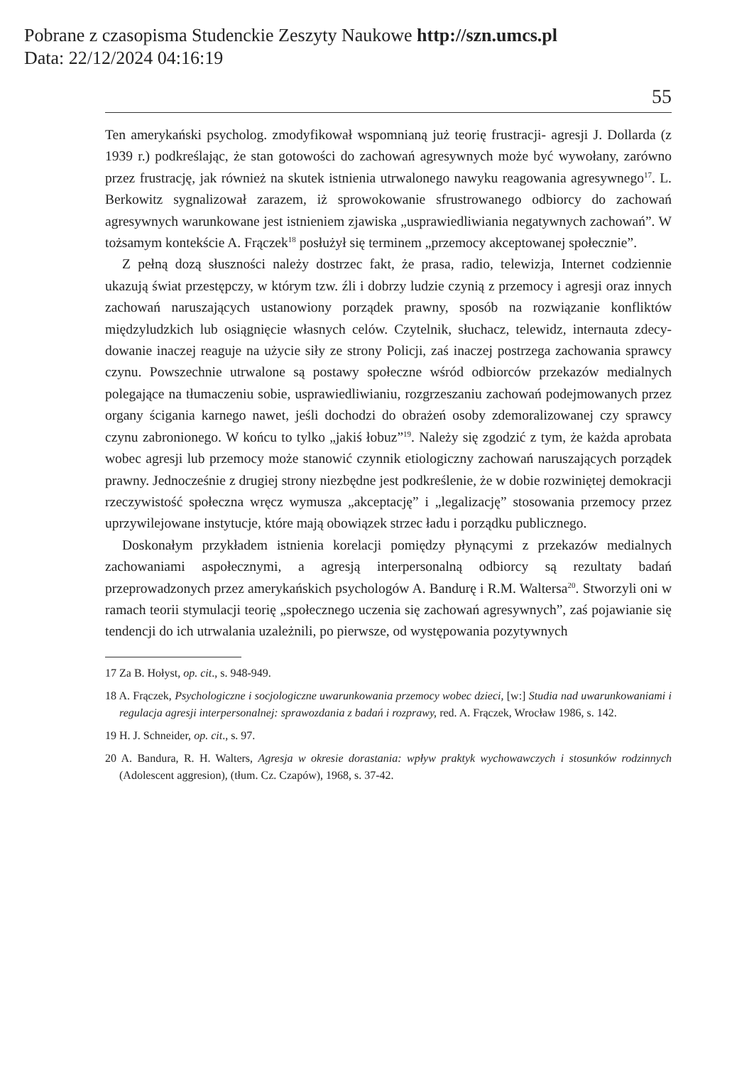Pobrane z czasopisma Studenckie Zeszyty Naukowe http://szn.umcs.pl
Data: 22/12/2024 04:16:19
55
Ten amerykański psycholog. zmodyfikował wspomnianą już teorię frustra­cji- agresji J. Dollarda (z 1939 r.) podkreślając, że stan gotowości do zachowań agresywnych może być wywołany, zarówno przez frustrację, jak również na skutek istnienia utrwalonego nawyku reagowania agresywnego<sup>17</sup>. L. Berkowitz sygnalizował zarazem, iż sprowokowanie sfrustrowanego odbiorcy do zacho­wań agresywnych warunkowane jest istnieniem zjawiska „usprawiedliwiania negatywnych zachowań”. W tożsamym kontekście A. Frączek<sup>18</sup> posłużył się terminem „przemocy akceptowanej społecznie”.
Z pełną dozą słuszności należy dostrzec fakt, że prasa, radio, telewizja, In­ternet codziennie ukazują świat przestępczy, w którym tzw. źli i dobrzy ludzie czynią z przemocy i agresji oraz innych zachowań naruszających ustanowio­ny porządek prawny, sposób na rozwiązanie konfliktów międzyludzkich lub osiągnięcie własnych celów. Czytelnik, słuchacz, telewidz, internauta zdecy­dowanie inaczej reaguje na użycie siły ze strony Policji, zaś inaczej postrze­ga zachowania sprawcy czynu. Powszechnie utrwalone są postawy społecz­ne wśród odbiorców przekazów medialnych polegające na tłumaczeniu so­bie, usprawiedliwianiu, rozgrzeszaniu zachowań podejmowanych przez orga­ny ścigania karnego nawet, jeśli dochodzi do obrażeń osoby zdemoralizowa­nej czy sprawcy czynu zabronionego. W końcu to tylko „jakiś łobuz”<sup>19</sup>. Nale­ży się zgodzić z tym, że każda aprobata wobec agresji lub przemocy może sta­nowić czynnik etiologiczny zachowań naruszających porządek prawny. Jed­nocześnie z drugiej strony niezbędne jest podkreślenie, że w dobie rozwiniętej demokracji rzeczywistość społeczna wręcz wymusza „akceptację” i „legaliza­cję” stosowania przemocy przez uprzywilejowane instytucje, które mają obo­wiązek strzec ładu i porządku publicznego.
Doskonałym przykładem istnienia korelacji pomiędzy płynącymi z prze­kazów medialnych zachowaniami aspołecznymi, a agresją interpersonalną od­biorcy są rezultaty badań przeprowadzonych przez amerykańskich psycholo­gów A. Bandurę i R.M. Waltersa<sup>20</sup>. Stworzyli oni w ramach teorii stymulacji teo­rię „społecznego uczenia się zachowań agresywnych”, zaś pojawianie się tenden­cji do ich utrwalania uzależnili, po pierwsze, od występowania pozytywnych
17 Za B. Hołyst, op. cit., s. 948-949.
18 A. Frączek, Psychologiczne i socjologiczne uwarunkowania przemocy wobec dzieci, [w:] Studia nad uwarunkowaniami i regulacja agresji interpersonalnej: sprawozdania z ba­dań i rozprawy, red. A. Frączek, Wrocław 1986, s. 142.
19 H. J. Schneider, op. cit., s. 97.
20 A. Bandura, R. H. Walters, Agresja w okresie dorastania: wpływ praktyk wychowawczych i stosunków rodzinnych (Adolescent aggresion), (tłum. Cz. Czapów), 1968, s. 37-42.